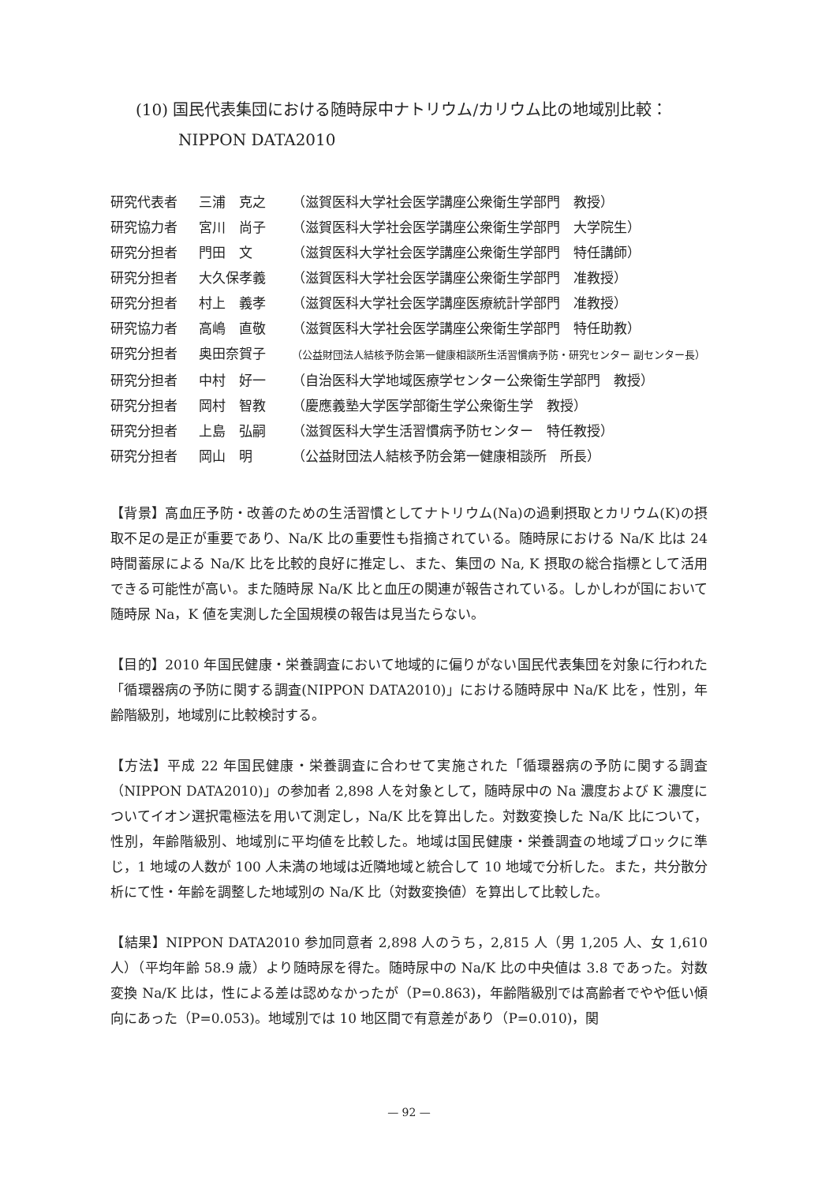(10) 国民代表集団における随時尿中ナトリウム/カリウム比の地域別比較：
NIPPON DATA2010
研究代表者 三浦　克之 （滋賀医科大学社会医学講座公衆衛生学部門　教授）
研究協力者 宮川　尚子 （滋賀医科大学社会医学講座公衆衛生学部門　大学院生）
研究分担者 門田　文 （滋賀医科大学社会医学講座公衆衛生学部門　特任講師）
研究分担者 大久保孝義 （滋賀医科大学社会医学講座公衆衛生学部門　准教授）
研究分担者 村上　義孝 （滋賀医科大学社会医学講座医療統計学部門　准教授）
研究協力者 高嶋　直敬 （滋賀医科大学社会医学講座公衆衛生学部門　特任助教）
研究分担者 奥田奈賀子 （公益財団法人結核予防会第一健康相談所生活習慣病予防・研究センター 副センター長）
研究分担者 中村　好一 （自治医科大学地域医療学センター公衆衛生学部門　教授）
研究分担者 岡村　智教 （慶應義塾大学医学部衛生学公衆衛生学　教授）
研究分担者 上島　弘嗣 （滋賀医科大学生活習慣病予防センター　特任教授）
研究分担者 岡山　明 （公益財団法人結核予防会第一健康相談所　所長）
【背景】高血圧予防・改善のための生活習慣としてナトリウム(Na)の過剰摂取とカリウム(K)の摂取不足の是正が重要であり、Na/K 比の重要性も指摘されている。随時尿における Na/K 比は 24 時間蓄尿による Na/K 比を比較的良好に推定し、また、集団の Na, K 摂取の総合指標として活用できる可能性が高い。また随時尿 Na/K 比と血圧の関連が報告されている。しかしわが国において随時尿 Na，K 値を実測した全国規模の報告は見当たらない。
【目的】2010 年国民健康・栄養調査において地域的に偏りがない国民代表集団を対象に行われた「循環器病の予防に関する調査(NIPPON DATA2010)」における随時尿中 Na/K 比を，性別，年齢階級別，地域別に比較検討する。
【方法】平成 22 年国民健康・栄養調査に合わせて実施された「循環器病の予防に関する調査（NIPPON DATA2010)」の参加者 2,898 人を対象として，随時尿中の Na 濃度および K 濃度についてイオン選択電極法を用いて測定し，Na/K 比を算出した。対数変換した Na/K 比について，性別，年齢階級別、地域別に平均値を比較した。地域は国民健康・栄養調査の地域ブロックに準じ，1 地域の人数が 100 人未満の地域は近隣地域と統合して 10 地域で分析した。また，共分散分析にて性・年齢を調整した地域別の Na/K 比（対数変換値）を算出して比較した。
【結果】NIPPON DATA2010 参加同意者 2,898 人のうち，2,815 人（男 1,205 人、女 1,610 人）（平均年齢 58.9 歳）より随時尿を得た。随時尿中の Na/K 比の中央値は 3.8 であった。対数変換 Na/K 比は，性による差は認めなかったが（P=0.863)，年齢階級別では高齢者でやや低い傾向にあった（P=0.053)。地域別では 10 地区間で有意差があり（P=0.010)，関
— 92 —